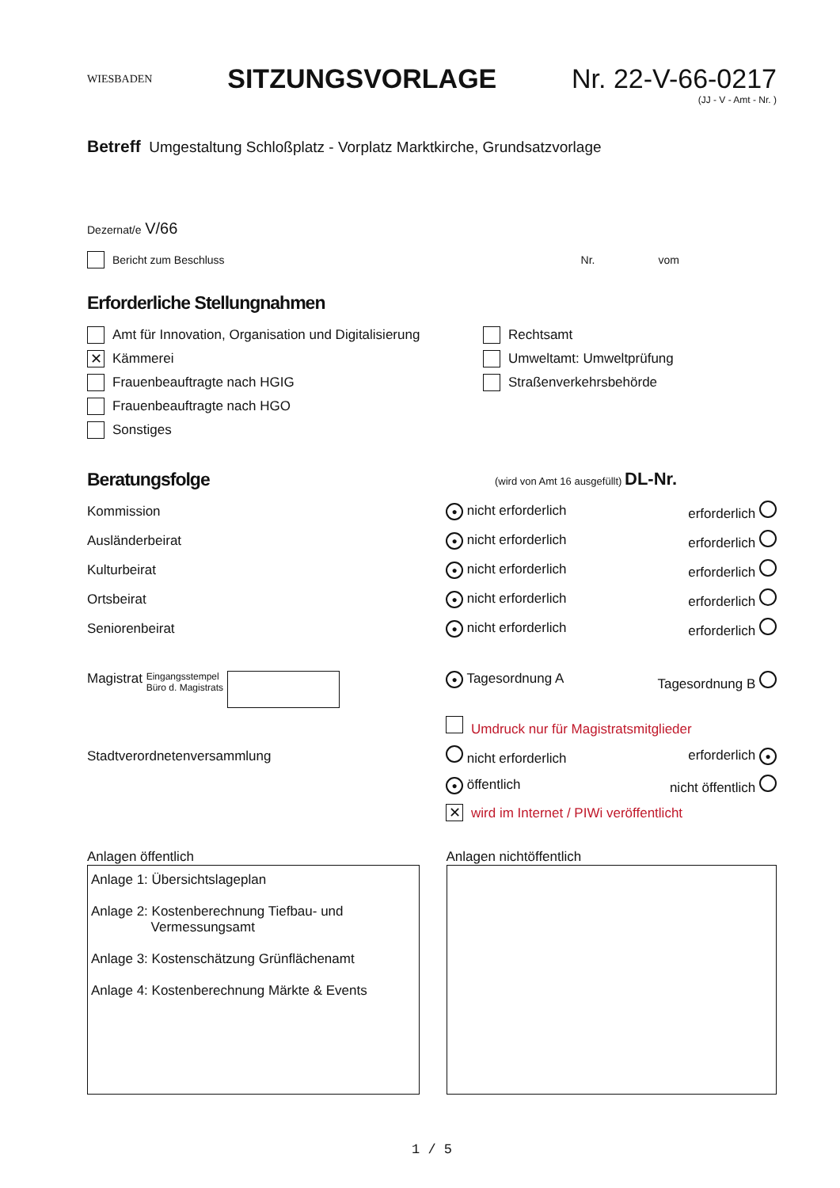WIESBADEN
SITZUNGSVORLAGE Nr. 22-V-66-0217
(JJ - V - Amt - Nr. )
Betreff Umgestaltung Schloßplatz - Vorplatz Marktkirche, Grundsatzvorlage
Dezernat/e V/66
Bericht zum Beschluss Nr. vom
Erforderliche Stellungnahmen
Amt für Innovation, Organisation und Digitalisierung
✕ Kämmerei
Frauenbeauftragte nach HGIG
Frauenbeauftragte nach HGO
Sonstiges
Rechtsamt
Umweltamt: Umweltprüfung
Straßenverkehrsbehörde
Beratungsfolge (wird von Amt 16 ausgefüllt) DL-Nr.
| Kommission | ● nicht erforderlich | erforderlich |
| Ausländerbeirat | ● nicht erforderlich | erforderlich |
| Kulturbeirat | ● nicht erforderlich | erforderlich |
| Ortsbeirat | ● nicht erforderlich | erforderlich |
| Seniorenbeirat | ● nicht erforderlich | erforderlich |
| Magistrat Eingangsstempel Büro d. Magistrats | ● Tagesordnung A | Tagesordnung B |
| | Umdruck nur für Magistratsmitglieder | |
| Stadtverordnetenversammlung | nicht erforderlich | erforderlich ● |
| | ● öffentlich | nicht öffentlich |
| | ✕ wird im Internet / PIWi veröffentlicht | |
Anlagen öffentlich
Anlage 1: Übersichtslageplan
Anlage 2: Kostenberechnung Tiefbau- und
Vermessungsamt
Anlage 3: Kostenschätzung Grünflächenamt
Anlage 4: Kostenberechnung Märkte & Events
Anlagen nichtöffentlich
1 / 5